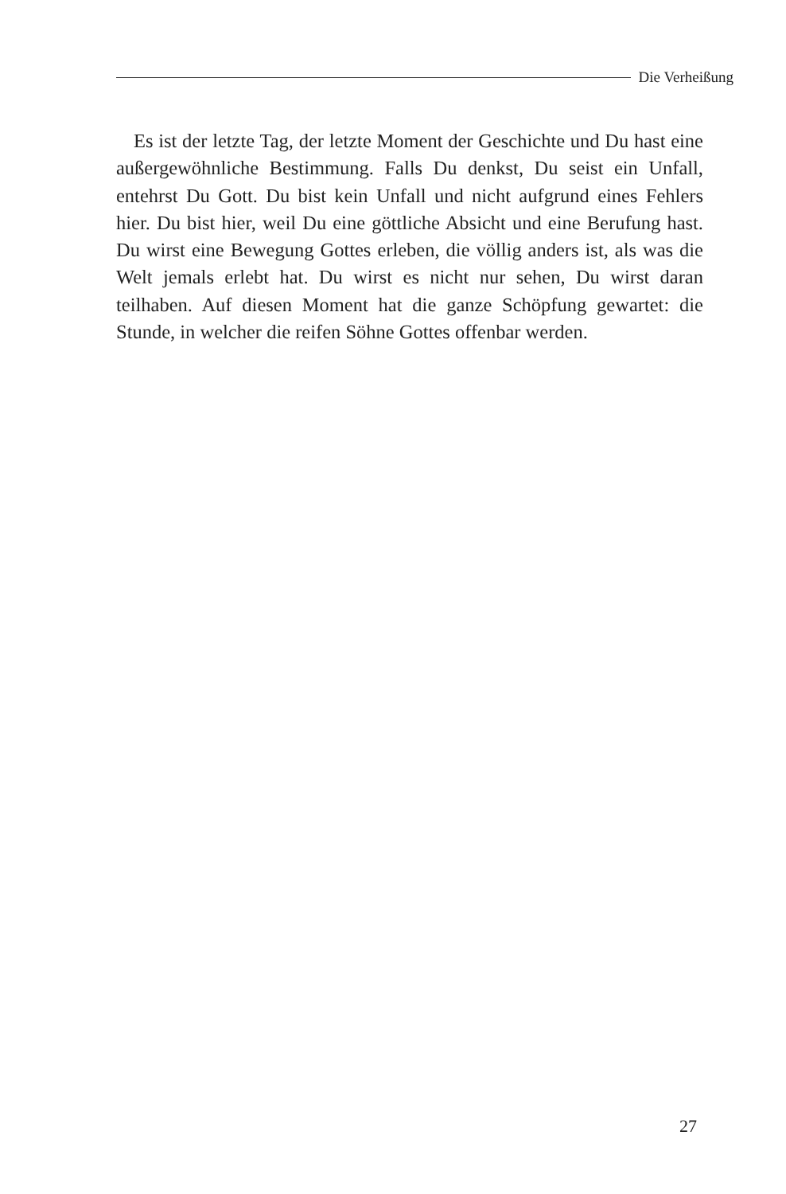Die Verheißung
Es ist der letzte Tag, der letzte Moment der Geschichte und Du hast eine außergewöhnliche Bestimmung. Falls Du denkst, Du seist ein Unfall, entehrst Du Gott. Du bist kein Unfall und nicht aufgrund eines Fehlers hier. Du bist hier, weil Du eine göttliche Absicht und eine Berufung hast. Du wirst eine Bewegung Gottes erleben, die völlig anders ist, als was die Welt jemals erlebt hat. Du wirst es nicht nur sehen, Du wirst daran teilhaben. Auf diesen Moment hat die ganze Schöpfung gewartet: die Stunde, in welcher die reifen Söhne Gottes offenbar werden.
27